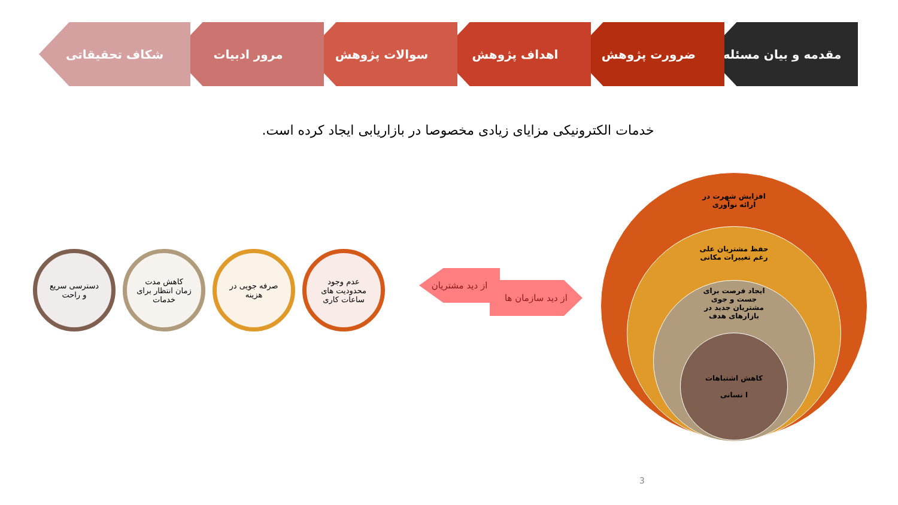مقدمه و بیان مسئله ضرورت پژوهش اهداف پژوهش سوالات پژوهش مرور ادبیات شکاف تحقیقاتی
خدمات الکترونیکی مزایای زیادی مخصوصا در بازاریابی ایجاد کرده است.
عدم وجود
محدودیت های
ساعات کاری
صرفه جویی در
هزینه
کاهش مدت
زمان انتظار برای
خدمات
دسترسی سریع
و راحت
از دید مشتریان
از دید سازمان ها
افزایش شهرت در
ارائه نوآوری
حفظ مشتریان علی
رغم تغییرات مکانی
ایجاد فرصت برای
جست و جوی
مشتریان جدید در
بازارهای هدف
کاهش اشتباهات
ا نسانی
3